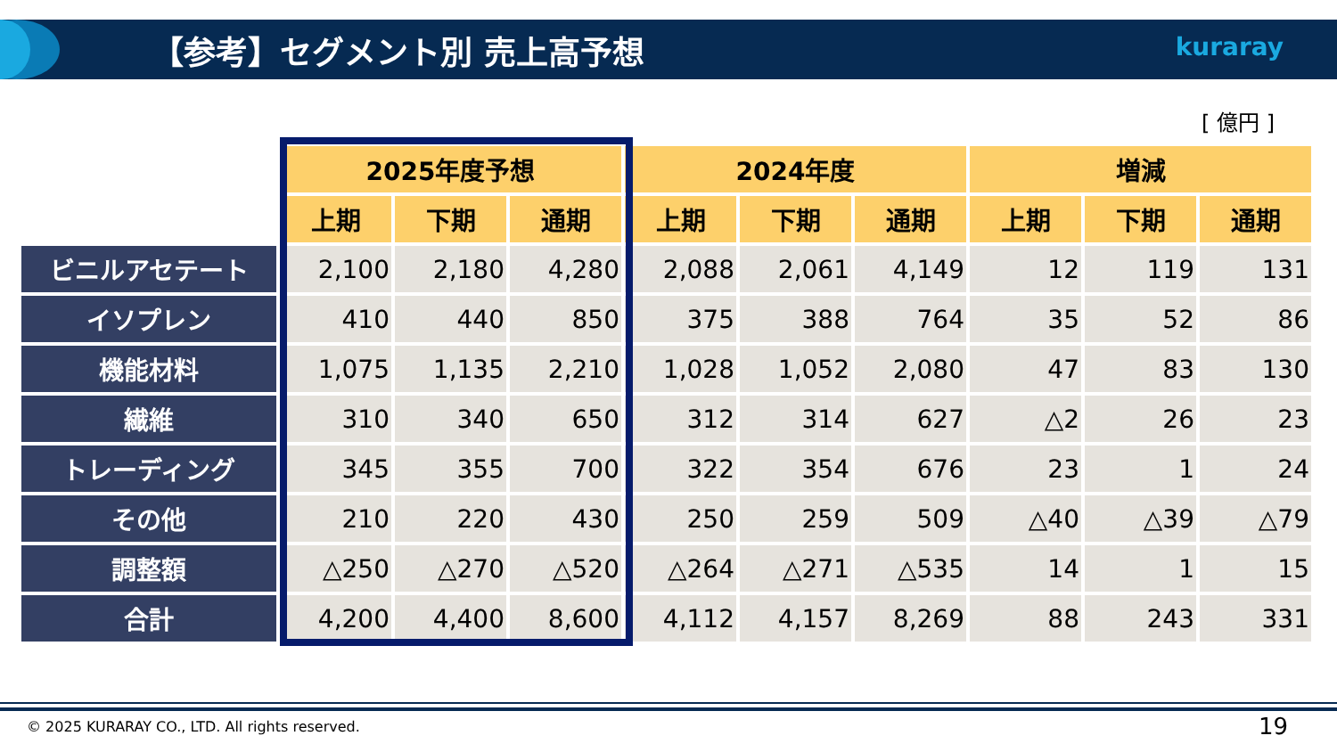【参考】セグメント別 売上高予想 kuraray
[ 億円 ]
| | 2025年度予想 | | | 2024年度 | | | 増減 | | |
| | 上期 | 下期 | 通期 | 上期 | 下期 | 通期 | 上期 | 下期 | 通期 |
| ビニルアセテート | 2,100 | 2,180 | 4,280 | 2,088 | 2,061 | 4,149 | 12 | 119 | 131 |
| イソプレン | 410 | 440 | 850 | 375 | 388 | 764 | 35 | 52 | 86 |
| 機能材料 | 1,075 | 1,135 | 2,210 | 1,028 | 1,052 | 2,080 | 47 | 83 | 130 |
| 繊維 | 310 | 340 | 650 | 312 | 314 | 627 | △2 | 26 | 23 |
| トレーディング | 345 | 355 | 700 | 322 | 354 | 676 | 23 | 1 | 24 |
| その他 | 210 | 220 | 430 | 250 | 259 | 509 | △40 | △39 | △79 |
| 調整額 | △250 | △270 | △520 | △264 | △271 | △535 | 14 | 1 | 15 |
| 合計 | 4,200 | 4,400 | 8,600 | 4,112 | 4,157 | 8,269 | 88 | 243 | 331 |
© 2025 KURARAY CO., LTD. All rights reserved.
19